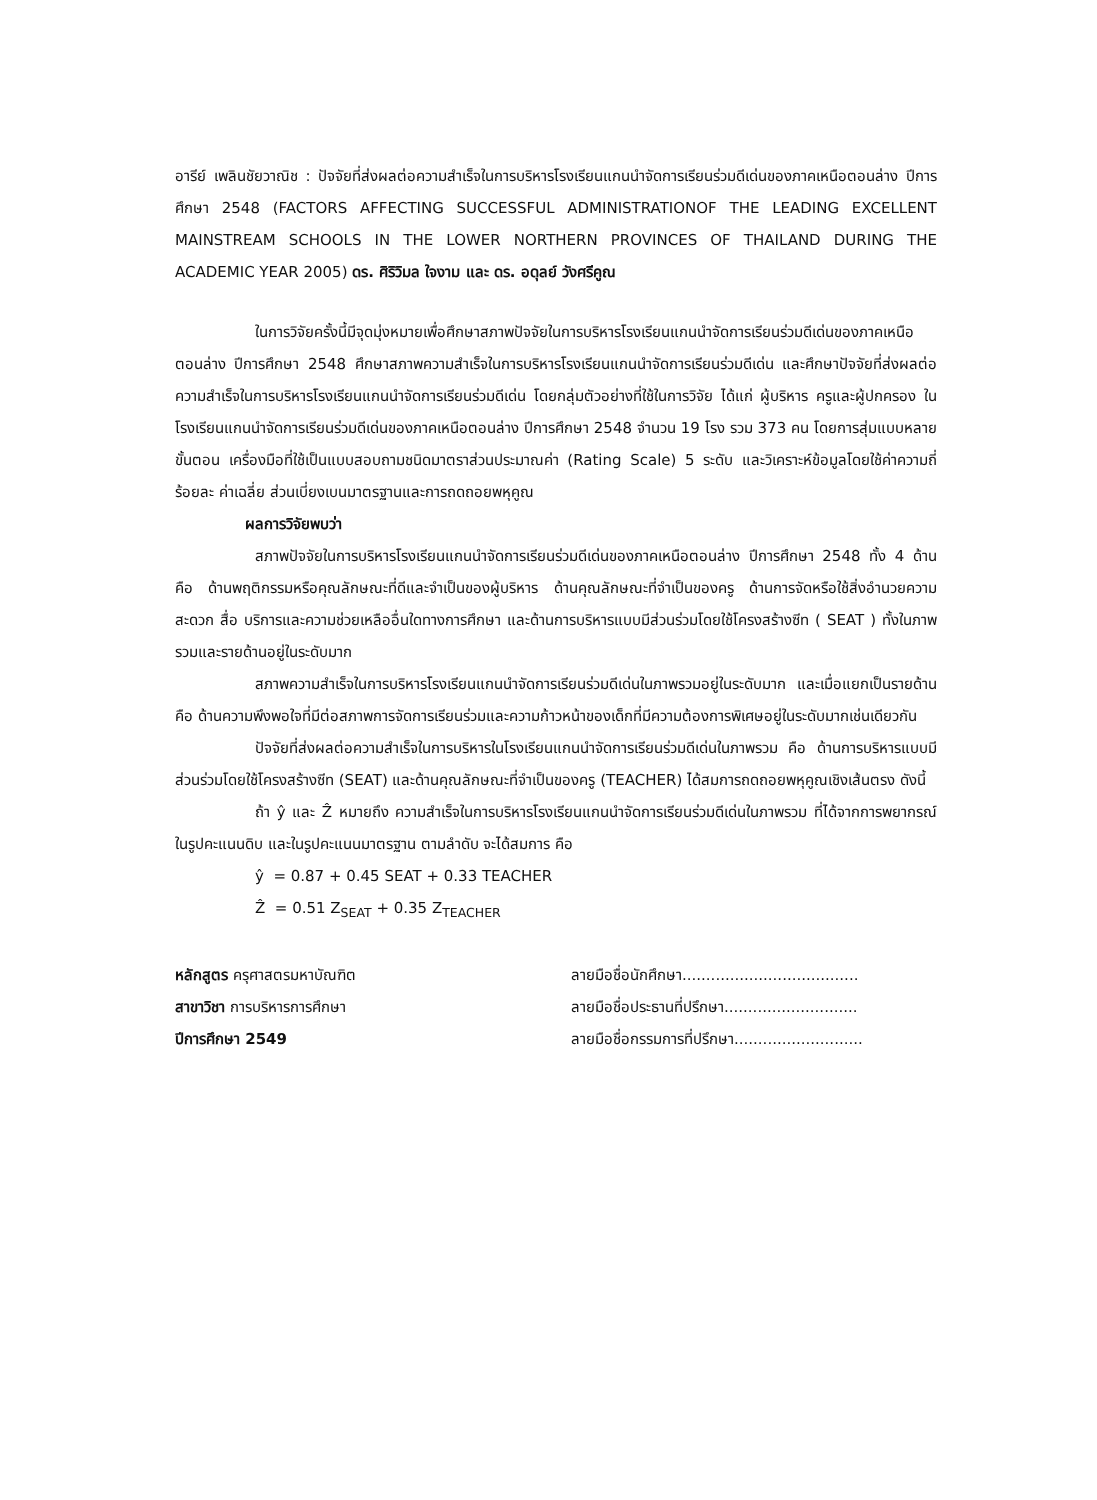อารีย์ เพลินชัยวาณิช : ปัจจัยที่ส่งผลต่อความสำเร็จในการบริหารโรงเรียนแกนนำจัดการเรียนร่วมดีเด่นของภาคเหนือตอนล่าง ปีการศึกษา 2548 (FACTORS AFFECTING SUCCESSFUL ADMINISTRATIONOF THE LEADING EXCELLENT MAINSTREAM SCHOOLS IN THE LOWER NORTHERN PROVINCES OF THAILAND DURING THE ACADEMIC YEAR 2005) ดร. ศิริวิมล ใจงาม และ ดร. อดุลย์ วังศรีคูณ
ในการวิจัยครั้งนี้มีจุดมุ่งหมายเพื่อศึกษาสภาพปัจจัยในการบริหารโรงเรียนแกนนำจัดการเรียนร่วมดีเด่นของภาคเหนือตอนล่าง ปีการศึกษา 2548 ศึกษาสภาพความสำเร็จในการบริหารโรงเรียนแกนนำจัดการเรียนร่วมดีเด่น และศึกษาปัจจัยที่ส่งผลต่อความสำเร็จในการบริหารโรงเรียนแกนนำจัดการเรียนร่วมดีเด่น โดยกลุ่มตัวอย่างที่ใช้ในการวิจัย ได้แก่ ผู้บริหาร ครูและผู้ปกครอง ในโรงเรียนแกนนำจัดการเรียนร่วมดีเด่นของภาคเหนือตอนล่าง ปีการศึกษา 2548 จำนวน 19 โรง รวม 373 คน โดยการสุ่มแบบหลายขั้นตอน เครื่องมือที่ใช้เป็นแบบสอบถามชนิดมาตราส่วนประมาณค่า (Rating Scale) 5 ระดับ และวิเคราะห์ข้อมูลโดยใช้ค่าความถี่ ร้อยละ ค่าเฉลี่ย ส่วนเบี่ยงเบนมาตรฐานและการถดถอยพหุคูณ
ผลการวิจัยพบว่า
สภาพปัจจัยในการบริหารโรงเรียนแกนนำจัดการเรียนร่วมดีเด่นของภาคเหนือตอนล่าง ปีการศึกษา 2548 ทั้ง 4 ด้าน คือ ด้านพฤติกรรมหรือคุณลักษณะที่ดีและจำเป็นของผู้บริหาร ด้านคุณลักษณะที่จำเป็นของครู ด้านการจัดหรือใช้สิ่งอำนวยความสะดวก สื่อ บริการและความช่วยเหลืออื่นใดทางการศึกษา และด้านการบริหารแบบมีส่วนร่วมโดยใช้โครงสร้างซีท ( SEAT ) ทั้งในภาพรวมและรายด้านอยู่ในระดับมาก
สภาพความสำเร็จในการบริหารโรงเรียนแกนนำจัดการเรียนร่วมดีเด่นในภาพรวมอยู่ในระดับมาก และเมื่อแยกเป็นรายด้าน คือ ด้านความพึงพอใจที่มีต่อสภาพการจัดการเรียนร่วมและความก้าวหน้าของเด็กที่มีความต้องการพิเศษอยู่ในระดับมากเช่นเดียวกัน
ปัจจัยที่ส่งผลต่อความสำเร็จในการบริหารในโรงเรียนแกนนำจัดการเรียนร่วมดีเด่นในภาพรวม คือ ด้านการบริหารแบบมีส่วนร่วมโดยใช้โครงสร้างซีท (SEAT) และด้านคุณลักษณะที่จำเป็นของครู (TEACHER) ได้สมการถดถอยพหุคูณเชิงเส้นตรง ดังนี้
ถ้า ŷ และ Ẑ หมายถึง ความสำเร็จในการบริหารโรงเรียนแกนนำจัดการเรียนร่วมดีเด่นในภาพรวม ที่ได้จากการพยากรณ์ในรูปคะแนนดิบ และในรูปคะแนนมาตรฐาน ตามลำดับ จะได้สมการ คือ
ŷ = 0.87 + 0.45 SEAT + 0.33 TEACHER
Ẑ = 0.51 Z<sub>SEAT</sub> + 0.35 Z<sub>TEACHER</sub>
หลักสูตร ครุศาสตรมหาบัณฑิต
สาขาวิชา การบริหารการศึกษา
ปีการศึกษา 2549
ลายมือชื่อนักศึกษา.....................................
ลายมือชื่อประธานที่ปรึกษา............................
ลายมือชื่อกรรมการที่ปรึกษา...........................